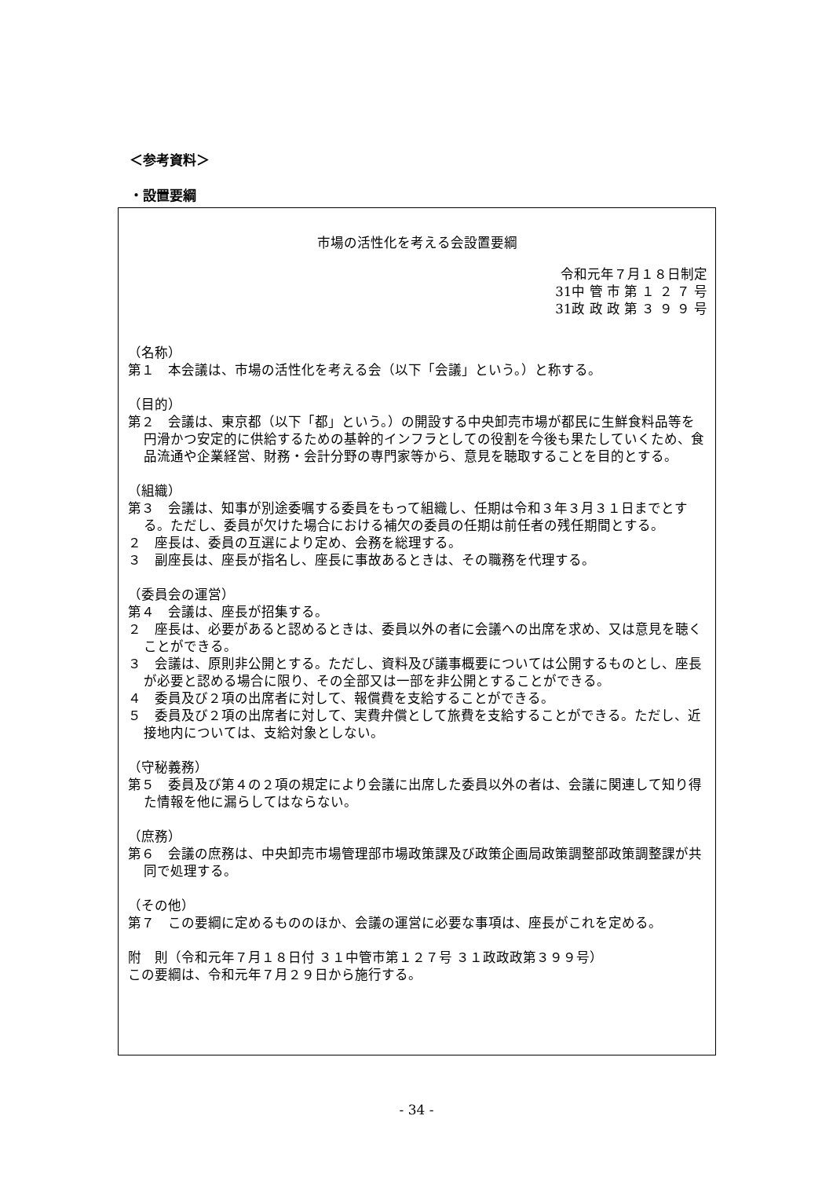＜参考資料＞
・設置要綱
市場の活性化を考える会設置要綱
令和元年７月１８日制定
31中 管 市 第 １ ２ ７ 号
31政 政 政 第 ３ ９ ９ 号
（名称）
第１　本会議は、市場の活性化を考える会（以下「会議」という。）と称する。
（目的）
第２　会議は、東京都（以下「都」という。）の開設する中央卸売市場が都民に生鮮食料品等を円滑かつ安定的に供給するための基幹的インフラとしての役割を今後も果たしていくため、食品流通や企業経営、財務・会計分野の専門家等から、意見を聴取することを目的とする。
（組織）
第３　会議は、知事が別途委嘱する委員をもって組織し、任期は令和３年３月３１日までとする。ただし、委員が欠けた場合における補欠の委員の任期は前任者の残任期間とする。
２　座長は、委員の互選により定め、会務を総理する。
３　副座長は、座長が指名し、座長に事故あるときは、その職務を代理する。
（委員会の運営）
第４　会議は、座長が招集する。
２　座長は、必要があると認めるときは、委員以外の者に会議への出席を求め、又は意見を聴くことができる。
３　会議は、原則非公開とする。ただし、資料及び議事概要については公開するものとし、座長が必要と認める場合に限り、その全部又は一部を非公開とすることができる。
４　委員及び２項の出席者に対して、報償費を支給することができる。
５　委員及び２項の出席者に対して、実費弁償として旅費を支給することができる。ただし、近接地内については、支給対象としない。
（守秘義務）
第５　委員及び第４の２項の規定により会議に出席した委員以外の者は、会議に関連して知り得た情報を他に漏らしてはならない。
（庶務）
第６　会議の庶務は、中央卸売市場管理部市場政策課及び政策企画局政策調整部政策調整課が共同で処理する。
（その他）
第７　この要綱に定めるもののほか、会議の運営に必要な事項は、座長がこれを定める。
附　則（令和元年７月１８日付 ３１中管市第１２７号 ３１政政政第３９９号）
この要綱は、令和元年７月２９日から施行する。
- 34 -